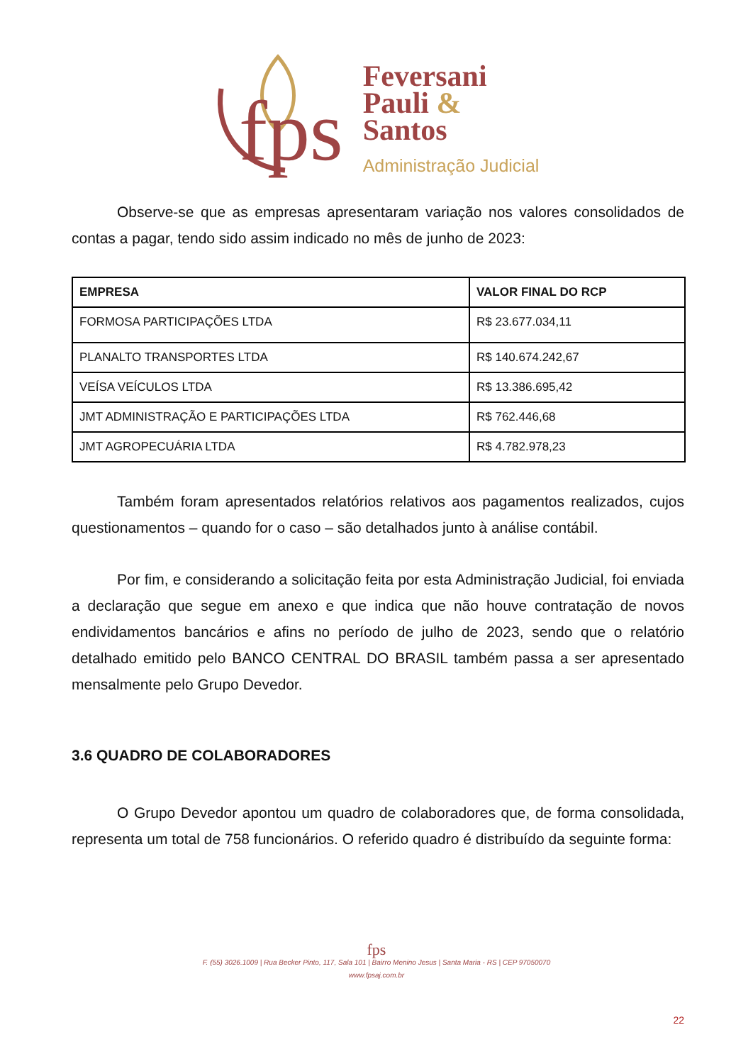fps
Feversani
Pauli &
Santos
Administração Judicial
Observe-se que as empresas apresentaram variação nos valores consolidados de contas a pagar, tendo sido assim indicado no mês de junho de 2023:
| EMPRESA | VALOR FINAL DO RCP |
| --- | --- |
| FORMOSA PARTICIPAÇÕES LTDA | R$ 23.677.034,11 |
| PLANALTO TRANSPORTES LTDA | R$ 140.674.242,67 |
| VEÍSA VEÍCULOS LTDA | R$ 13.386.695,42 |
| JMT ADMINISTRAÇÃO E PARTICIPAÇÕES LTDA | R$ 762.446,68 |
| JMT AGROPECUÁRIA LTDA | R$ 4.782.978,23 |
Também foram apresentados relatórios relativos aos pagamentos realizados, cujos questionamentos – quando for o caso – são detalhados junto à análise contábil.
Por fim, e considerando a solicitação feita por esta Administração Judicial, foi enviada a declaração que segue em anexo e que indica que não houve contratação de novos endividamentos bancários e afins no período de julho de 2023, sendo que o relatório detalhado emitido pelo BANCO CENTRAL DO BRASIL também passa a ser apresentado mensalmente pelo Grupo Devedor.
3.6 QUADRO DE COLABORADORES
O Grupo Devedor apontou um quadro de colaboradores que, de forma consolidada, representa um total de 758 funcionários. O referido quadro é distribuído da seguinte forma:
fps
F. (55) 3026.1009 | Rua Becker Pinto, 117, Sala 101 | Bairro Menino Jesus | Santa Maria - RS | CEP 97050070
www.fpsaj.com.br
22